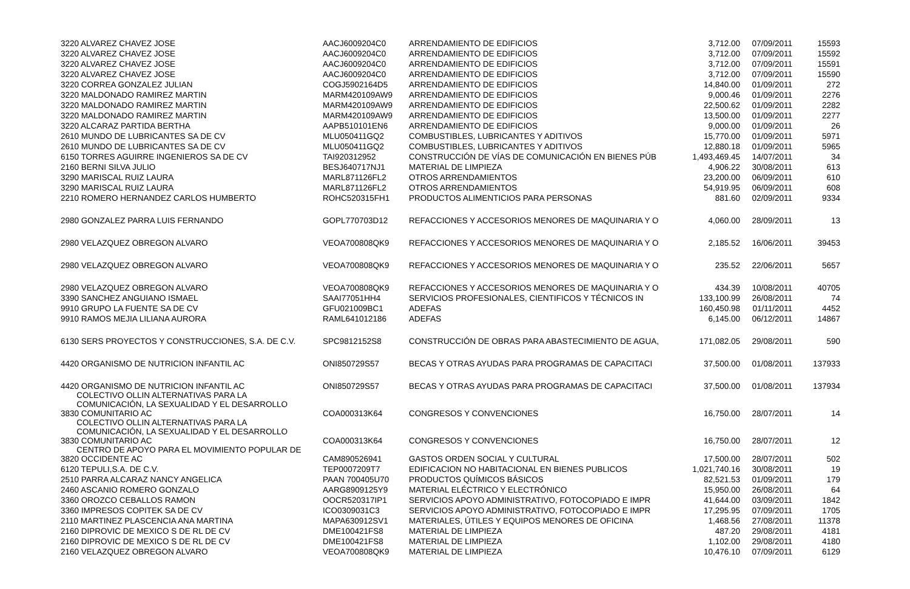| 3220 ALVAREZ CHAVEZ JOSE | AACJ6009204C0 | ARRENDAMIENTO DE EDIFICIOS | 3,712.00 | 07/09/2011 | 15593 |
| 3220 ALVAREZ CHAVEZ JOSE | AACJ6009204C0 | ARRENDAMIENTO DE EDIFICIOS | 3,712.00 | 07/09/2011 | 15592 |
| 3220 ALVAREZ CHAVEZ JOSE | AACJ6009204C0 | ARRENDAMIENTO DE EDIFICIOS | 3,712.00 | 07/09/2011 | 15591 |
| 3220 ALVAREZ CHAVEZ JOSE | AACJ6009204C0 | ARRENDAMIENTO DE EDIFICIOS | 3,712.00 | 07/09/2011 | 15590 |
| 3220 CORREA GONZALEZ JULIAN | COGJ5902164D5 | ARRENDAMIENTO DE EDIFICIOS | 14,840.00 | 01/09/2011 | 272 |
| 3220 MALDONADO RAMIREZ MARTIN | MARM420109AW9 | ARRENDAMIENTO DE EDIFICIOS | 9,000.46 | 01/09/2011 | 2276 |
| 3220 MALDONADO RAMIREZ MARTIN | MARM420109AW9 | ARRENDAMIENTO DE EDIFICIOS | 22,500.62 | 01/09/2011 | 2282 |
| 3220 MALDONADO RAMIREZ MARTIN | MARM420109AW9 | ARRENDAMIENTO DE EDIFICIOS | 13,500.00 | 01/09/2011 | 2277 |
| 3220 ALCARAZ PARTIDA BERTHA | AAPB510101EN6 | ARRENDAMIENTO DE EDIFICIOS | 9,000.00 | 01/09/2011 | 26 |
| 2610 MUNDO DE LUBRICANTES SA DE CV | MLU050411GQ2 | COMBUSTIBLES, LUBRICANTES Y ADITIVOS | 15,770.00 | 01/09/2011 | 5971 |
| 2610 MUNDO DE LUBRICANTES SA DE CV | MLU050411GQ2 | COMBUSTIBLES, LUBRICANTES Y ADITIVOS | 12,880.18 | 01/09/2011 | 5965 |
| 6150 TORRES AGUIRRE INGENIEROS SA DE CV | TAI920312952 | CONSTRUCCIÓN DE VÍAS DE COMUNICACIÓN EN BIENES PÚB | 1,493,469.45 | 14/07/2011 | 34 |
| 2160 BERNI SILVA JULIO | BESJ640717NJ1 | MATERIAL DE LIMPIEZA | 4,906.22 | 30/08/2011 | 613 |
| 3290 MARISCAL RUIZ LAURA | MARL871126FL2 | OTROS ARRENDAMIENTOS | 23,200.00 | 06/09/2011 | 610 |
| 3290 MARISCAL RUIZ LAURA | MARL871126FL2 | OTROS ARRENDAMIENTOS | 54,919.95 | 06/09/2011 | 608 |
| 2210 ROMERO HERNANDEZ CARLOS HUMBERTO | ROHC520315FH1 | PRODUCTOS ALIMENTICIOS PARA PERSONAS | 881.60 | 02/09/2011 | 9334 |
| 2980 GONZALEZ PARRA LUIS FERNANDO | GOPL770703D12 | REFACCIONES Y ACCESORIOS MENORES DE MAQUINARIA Y O | 4,060.00 | 28/09/2011 | 13 |
| 2980 VELAZQUEZ OBREGON ALVARO | VEOA700808QK9 | REFACCIONES Y ACCESORIOS MENORES DE MAQUINARIA Y O | 2,185.52 | 16/06/2011 | 39453 |
| 2980 VELAZQUEZ OBREGON ALVARO | VEOA700808QK9 | REFACCIONES Y ACCESORIOS MENORES DE MAQUINARIA Y O | 235.52 | 22/06/2011 | 5657 |
| 2980 VELAZQUEZ OBREGON ALVARO | VEOA700808QK9 | REFACCIONES Y ACCESORIOS MENORES DE MAQUINARIA Y O | 434.39 | 10/08/2011 | 40705 |
| 3390 SANCHEZ ANGUIANO ISMAEL | SAAI77051HH4 | SERVICIOS PROFESIONALES, CIENTIFICOS Y TÉCNICOS IN | 133,100.99 | 26/08/2011 | 74 |
| 9910 GRUPO LA FUENTE SA DE CV | GFU021009BC1 | ADEFAS | 160,450.98 | 01/11/2011 | 4452 |
| 9910 RAMOS MEJIA LILIANA AURORA | RAML641012186 | ADEFAS | 6,145.00 | 06/12/2011 | 14867 |
| 6130 SERS PROYECTOS Y CONSTRUCCIONES, S.A. DE C.V. | SPC9812152S8 | CONSTRUCCIÓN DE OBRAS PARA ABASTECIMIENTO DE AGUA, | 171,082.05 | 29/08/2011 | 590 |
| 4420 ORGANISMO DE NUTRICION INFANTIL AC | ONI850729S57 | BECAS Y OTRAS AYUDAS PARA PROGRAMAS DE CAPACITACI | 37,500.00 | 01/08/2011 | 137933 |
| 4420 ORGANISMO DE NUTRICION INFANTIL AC COLECTIVO OLLIN ALTERNATIVAS PARA LA COMUNICACIÓN, LA SEXUALIDAD Y EL DESARROLLO | ONI850729S57 | BECAS Y OTRAS AYUDAS PARA PROGRAMAS DE CAPACITACI | 37,500.00 | 01/08/2011 | 137934 |
| 3830 COMUNITARIO AC COLECTIVO OLLIN ALTERNATIVAS PARA LA COMUNICACIÓN, LA SEXUALIDAD Y EL DESARROLLO | COA000313K64 | CONGRESOS Y CONVENCIONES | 16,750.00 | 28/07/2011 | 14 |
| 3830 COMUNITARIO AC CENTRO DE APOYO PARA EL MOVIMIENTO POPULAR DE | COA000313K64 | CONGRESOS Y CONVENCIONES | 16,750.00 | 28/07/2011 | 12 |
| 3820 OCCIDENTE AC | CAM890526941 | GASTOS ORDEN SOCIAL Y CULTURAL | 17,500.00 | 28/07/2011 | 502 |
| 6120 TEPULI,S.A. DE C.V. | TEP0007209T7 | EDIFICACION NO HABITACIONAL EN BIENES PUBLICOS | 1,021,740.16 | 30/08/2011 | 19 |
| 2510 PARRA ALCARAZ NANCY ANGELICA | PAAN 700405U70 | PRODUCTOS QUÍMICOS BÁSICOS | 82,521.53 | 01/09/2011 | 179 |
| 2460 ASCANIO ROMERO GONZALO | AARG8909125Y9 | MATERIAL ELÉCTRICO Y ELECTRÓNICO | 15,950.00 | 26/08/2011 | 64 |
| 3360 OROZCO CEBALLOS RAMON | OOCR520317IP1 | SERVICIOS APOYO ADMINISTRATIVO, FOTOCOPIADO E IMPR | 41,644.00 | 03/09/2011 | 1842 |
| 3360 IMPRESOS COPITEK SA DE CV | ICO0309031C3 | SERVICIOS APOYO ADMINISTRATIVO, FOTOCOPIADO E IMPR | 17,295.95 | 07/09/2011 | 1705 |
| 2110 MARTINEZ PLASCENCIA ANA MARTINA | MAPA630912SV1 | MATERIALES, ÚTILES Y EQUIPOS MENORES DE OFICINA | 1,468.56 | 27/08/2011 | 11378 |
| 2160 DIPROVIC DE MEXICO S DE RL DE CV | DME100421FS8 | MATERIAL DE LIMPIEZA | 487.20 | 29/08/2011 | 4181 |
| 2160 DIPROVIC DE MEXICO S DE RL DE CV | DME100421FS8 | MATERIAL DE LIMPIEZA | 1,102.00 | 29/08/2011 | 4180 |
| 2160 VELAZQUEZ OBREGON ALVARO | VEOA700808QK9 | MATERIAL DE LIMPIEZA | 10,476.10 | 07/09/2011 | 6129 |